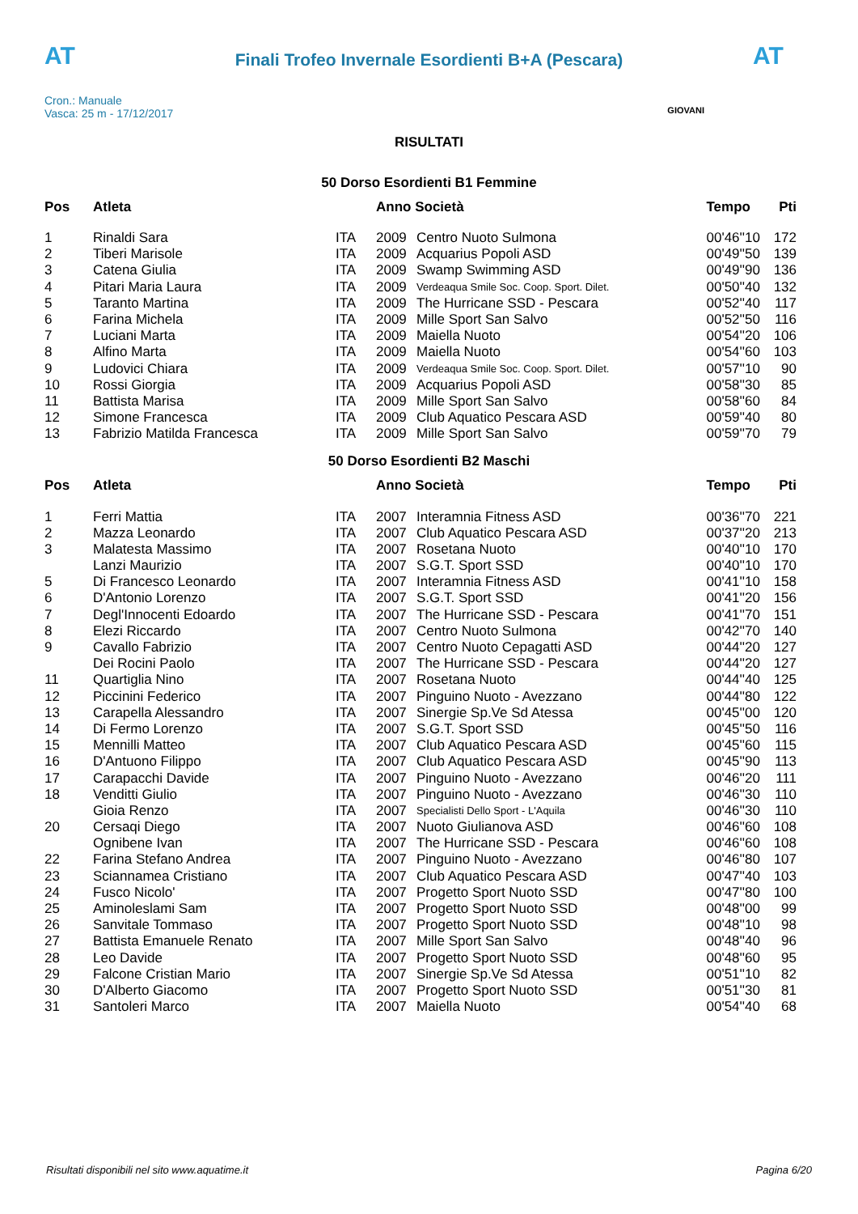AT AT
Finali Trofeo Invernale Esordienti B+A (Pescara)
Cron.: Manuale
Vasca: 25 m - 17/12/2017
GIOVANI
RISULTATI
50 Dorso Esordienti B1 Femmine
| Pos | Atleta | | Anno Società | | Tempo | Pti |
| --- | --- | --- | --- | --- | --- | --- |
| 1 | Rinaldi Sara | ITA | 2009 | Centro Nuoto Sulmona | 00'46''10 | 172 |
| 2 | Tiberi Marisole | ITA | 2009 | Acquarius Popoli ASD | 00'49''50 | 139 |
| 3 | Catena Giulia | ITA | 2009 | Swamp Swimming ASD | 00'49''90 | 136 |
| 4 | Pitari Maria Laura | ITA | 2009 | Verdeaqua Smile Soc. Coop. Sport. Dilet. | 00'50''40 | 132 |
| 5 | Taranto Martina | ITA | 2009 | The Hurricane SSD - Pescara | 00'52''40 | 117 |
| 6 | Farina Michela | ITA | 2009 | Mille Sport San Salvo | 00'52''50 | 116 |
| 7 | Luciani Marta | ITA | 2009 | Maiella Nuoto | 00'54''20 | 106 |
| 8 | Alfino Marta | ITA | 2009 | Maiella Nuoto | 00'54''60 | 103 |
| 9 | Ludovici Chiara | ITA | 2009 | Verdeaqua Smile Soc. Coop. Sport. Dilet. | 00'57''10 | 90 |
| 10 | Rossi Giorgia | ITA | 2009 | Acquarius Popoli ASD | 00'58''30 | 85 |
| 11 | Battista Marisa | ITA | 2009 | Mille Sport San Salvo | 00'58''60 | 84 |
| 12 | Simone Francesca | ITA | 2009 | Club Aquatico Pescara ASD | 00'59''40 | 80 |
| 13 | Fabrizio Matilda Francesca | ITA | 2009 | Mille Sport San Salvo | 00'59''70 | 79 |
50 Dorso Esordienti B2 Maschi
| Pos | Atleta | | Anno Società | | Tempo | Pti |
| --- | --- | --- | --- | --- | --- | --- |
| 1 | Ferri Mattia | ITA | 2007 | Interamnia Fitness ASD | 00'36''70 | 221 |
| 2 | Mazza Leonardo | ITA | 2007 | Club Aquatico Pescara ASD | 00'37''20 | 213 |
| 3 | Malatesta Massimo | ITA | 2007 | Rosetana Nuoto | 00'40''10 | 170 |
| | Lanzi Maurizio | ITA | 2007 | S.G.T. Sport SSD | 00'40''10 | 170 |
| 5 | Di Francesco Leonardo | ITA | 2007 | Interamnia Fitness ASD | 00'41''10 | 158 |
| 6 | D'Antonio Lorenzo | ITA | 2007 | S.G.T. Sport SSD | 00'41''20 | 156 |
| 7 | Degl'Innocenti Edoardo | ITA | 2007 | The Hurricane SSD - Pescara | 00'41''70 | 151 |
| 8 | Elezi Riccardo | ITA | 2007 | Centro Nuoto Sulmona | 00'42''70 | 140 |
| 9 | Cavallo Fabrizio | ITA | 2007 | Centro Nuoto Cepagatti ASD | 00'44''20 | 127 |
| | Dei Rocini Paolo | ITA | 2007 | The Hurricane SSD - Pescara | 00'44''20 | 127 |
| 11 | Quartiglia Nino | ITA | 2007 | Rosetana Nuoto | 00'44''40 | 125 |
| 12 | Piccinini Federico | ITA | 2007 | Pinguino Nuoto - Avezzano | 00'44''80 | 122 |
| 13 | Carapella Alessandro | ITA | 2007 | Sinergie Sp.Ve Sd Atessa | 00'45''00 | 120 |
| 14 | Di Fermo Lorenzo | ITA | 2007 | S.G.T. Sport SSD | 00'45''50 | 116 |
| 15 | Mennilli Matteo | ITA | 2007 | Club Aquatico Pescara ASD | 00'45''60 | 115 |
| 16 | D'Antuono Filippo | ITA | 2007 | Club Aquatico Pescara ASD | 00'45''90 | 113 |
| 17 | Carapacchi Davide | ITA | 2007 | Pinguino Nuoto - Avezzano | 00'46''20 | 111 |
| 18 | Venditti Giulio | ITA | 2007 | Pinguino Nuoto - Avezzano | 00'46''30 | 110 |
| | Gioia Renzo | ITA | 2007 | Specialisti Dello Sport - L'Aquila | 00'46''30 | 110 |
| 20 | Cersaqi Diego | ITA | 2007 | Nuoto Giulianova ASD | 00'46''60 | 108 |
| | Ognibene Ivan | ITA | 2007 | The Hurricane SSD - Pescara | 00'46''60 | 108 |
| 22 | Farina Stefano Andrea | ITA | 2007 | Pinguino Nuoto - Avezzano | 00'46''80 | 107 |
| 23 | Sciannamea Cristiano | ITA | 2007 | Club Aquatico Pescara ASD | 00'47''40 | 103 |
| 24 | Fusco Nicolo' | ITA | 2007 | Progetto Sport Nuoto SSD | 00'47''80 | 100 |
| 25 | Aminoleslami Sam | ITA | 2007 | Progetto Sport Nuoto SSD | 00'48''00 | 99 |
| 26 | Sanvitale Tommaso | ITA | 2007 | Progetto Sport Nuoto SSD | 00'48''10 | 98 |
| 27 | Battista Emanuele Renato | ITA | 2007 | Mille Sport San Salvo | 00'48''40 | 96 |
| 28 | Leo Davide | ITA | 2007 | Progetto Sport Nuoto SSD | 00'48''60 | 95 |
| 29 | Falcone Cristian Mario | ITA | 2007 | Sinergie Sp.Ve Sd Atessa | 00'51''10 | 82 |
| 30 | D'Alberto Giacomo | ITA | 2007 | Progetto Sport Nuoto SSD | 00'51''30 | 81 |
| 31 | Santoleri Marco | ITA | 2007 | Maiella Nuoto | 00'54''40 | 68 |
Risultati disponibili nel sito www.aquatime.it Pagina 6/20